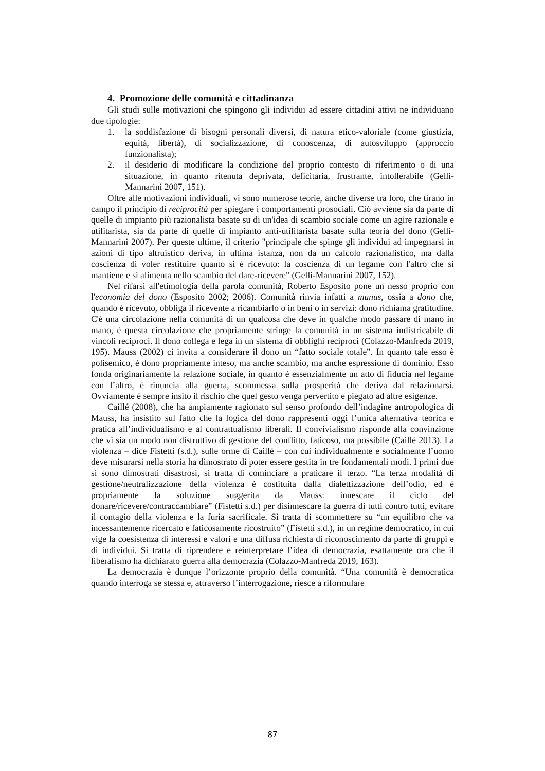4. Promozione delle comunità e cittadinanza
Gli studi sulle motivazioni che spingono gli individui ad essere cittadini attivi ne individuano due tipologie:
1. la soddisfazione di bisogni personali diversi, di natura etico-valoriale (come giustizia, equità, libertà), di socializzazione, di conoscenza, di autosviluppo (approccio funzionalista);
2. il desiderio di modificare la condizione del proprio contesto di riferimento o di una situazione, in quanto ritenuta deprivata, deficitaria, frustrante, intollerabile (Gelli-Mannarini 2007, 151).
Oltre alle motivazioni individuali, vi sono numerose teorie, anche diverse tra loro, che tirano in campo il principio di reciprocità per spiegare i comportamenti prosociali. Ciò avviene sia da parte di quelle di impianto più razionalista basate su di un'idea di scambio sociale come un agire razionale e utilitarista, sia da parte di quelle di impianto anti-utilitarista basate sulla teoria del dono (Gelli-Mannarini 2007). Per queste ultime, il criterio "principale che spinge gli individui ad impegnarsi in azioni di tipo altruistico deriva, in ultima istanza, non da un calcolo razionalistico, ma dalla coscienza di voler restituire quanto si è ricevuto: la coscienza di un legame con l'altro che si mantiene e si alimenta nello scambio del dare-ricevere" (Gelli-Mannarini 2007, 152).
Nel rifarsi all'etimologia della parola comunità, Roberto Esposito pone un nesso proprio con l'economia del dono (Esposito 2002; 2006). Comunità rinvia infatti a munus, ossia a dono che, quando è ricevuto, obbliga il ricevente a ricambiarlo o in beni o in servizi: dono richiama gratitudine. C'è una circolazione nella comunità di un qualcosa che deve in qualche modo passare di mano in mano, è questa circolazione che propriamente stringe la comunità in un sistema indistricabile di vincoli reciproci. Il dono collega e lega in un sistema di obblighi reciproci (Colazzo-Manfreda 2019, 195). Mauss (2002) ci invita a considerare il dono un “fatto sociale totale”. In quanto tale esso è polisemico, è dono propriamente inteso, ma anche scambio, ma anche espressione di dominio. Esso fonda originariamente la relazione sociale, in quanto è essenzialmente un atto di fiducia nel legame con l’altro, è rinuncia alla guerra, scommessa sulla prosperità che deriva dal relazionarsi. Ovviamente è sempre insito il rischio che quel gesto venga pervertito e piegato ad altre esigenze.
Caillé (2008), che ha ampiamente ragionato sul senso profondo dell’indagine antropologica di Mauss, ha insistito sul fatto che la logica del dono rappresenti oggi l’unica alternativa teorica e pratica all’individualismo e al contrattualismo liberali. Il convivialismo risponde alla convinzione che vi sia un modo non distruttivo di gestione del conflitto, faticoso, ma possibile (Caillé 2013). La violenza – dice Fistetti (s.d.), sulle orme di Caillé – con cui individualmente e socialmente l’uomo deve misurarsi nella storia ha dimostrato di poter essere gestita in tre fondamentali modi. I primi due si sono dimostrati disastrosi, si tratta di cominciare a praticare il terzo. “La terza modalità di gestione/neutralizzazione della violenza è costituita dalla dialettizzazione dell’odio, ed è propriamente la soluzione suggerita da Mauss: innescare il ciclo del donare/ricevere/contraccambiare” (Fistetti s.d.) per disinnescare la guerra di tutti contro tutti, evitare il contagio della violenza e la furia sacrificale. Si tratta di scommettere su “un equilibro che va incessantemente ricercato e faticosamente ricostruito” (Fistetti s.d.), in un regime democratico, in cui vige la coesistenza di interessi e valori e una diffusa richiesta di riconoscimento da parte di gruppi e di individui. Si tratta di riprendere e reinterpretare l’idea di democrazia, esattamente ora che il liberalismo ha dichiarato guerra alla democrazia (Colazzo-Manfreda 2019, 163).
La democrazia è dunque l’orizzonte proprio della comunità. “Una comunità è democratica quando interroga se stessa e, attraverso l’interrogazione, riesce a riformulare
87